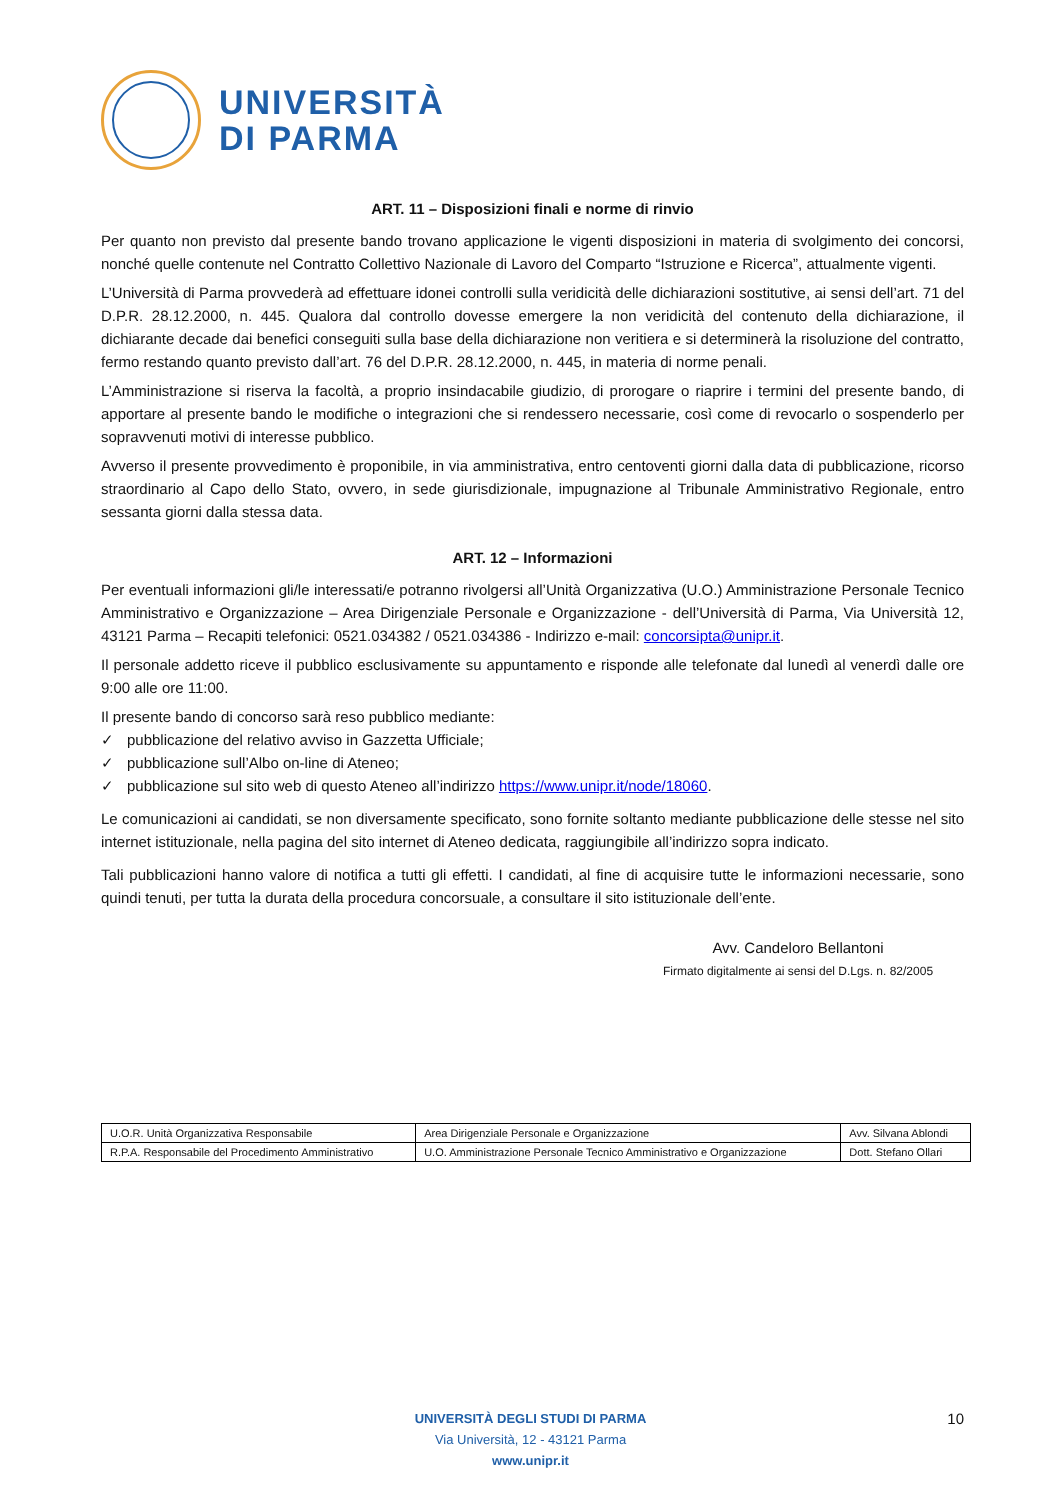UNIVERSITÀ
DI PARMA
ART. 11 – Disposizioni finali e norme di rinvio
Per quanto non previsto dal presente bando trovano applicazione le vigenti disposizioni in materia di svolgimento dei concorsi, nonché quelle contenute nel Contratto Collettivo Nazionale di Lavoro del Comparto “Istruzione e Ricerca”, attualmente vigenti.
L’Università di Parma provvederà ad effettuare idonei controlli sulla veridicità delle dichiarazioni sostitutive, ai sensi dell’art. 71 del D.P.R. 28.12.2000, n. 445. Qualora dal controllo dovesse emergere la non veridicità del contenuto della dichiarazione, il dichiarante decade dai benefici conseguiti sulla base della dichiarazione non veritiera e si determinerà la risoluzione del contratto, fermo restando quanto previsto dall’art. 76 del D.P.R. 28.12.2000, n. 445, in materia di norme penali.
L’Amministrazione si riserva la facoltà, a proprio insindacabile giudizio, di prorogare o riaprire i termini del presente bando, di apportare al presente bando le modifiche o integrazioni che si rendessero necessarie, così come di revocarlo o sospenderlo per sopravvenuti motivi di interesse pubblico.
Avverso il presente provvedimento è proponibile, in via amministrativa, entro centoventi giorni dalla data di pubblicazione, ricorso straordinario al Capo dello Stato, ovvero, in sede giurisdizionale, impugnazione al Tribunale Amministrativo Regionale, entro sessanta giorni dalla stessa data.
ART. 12 – Informazioni
Per eventuali informazioni gli/le interessati/e potranno rivolgersi all’Unità Organizzativa (U.O.) Amministrazione Personale Tecnico Amministrativo e Organizzazione – Area Dirigenziale Personale e Organizzazione - dell’Università di Parma, Via Università 12, 43121 Parma – Recapiti telefonici: 0521.034382 / 0521.034386 - Indirizzo e-mail: concorsipta@unipr.it.
Il personale addetto riceve il pubblico esclusivamente su appuntamento e risponde alle telefonate dal lunedì al venerdì dalle ore 9:00 alle ore 11:00.
Il presente bando di concorso sarà reso pubblico mediante:
✓ pubblicazione del relativo avviso in Gazzetta Ufficiale;
✓ pubblicazione sull’Albo on-line di Ateneo;
✓ pubblicazione sul sito web di questo Ateneo all’indirizzo https://www.unipr.it/node/18060.
Le comunicazioni ai candidati, se non diversamente specificato, sono fornite soltanto mediante pubblicazione delle stesse nel sito internet istituzionale, nella pagina del sito internet di Ateneo dedicata, raggiungibile all’indirizzo sopra indicato.
Tali pubblicazioni hanno valore di notifica a tutti gli effetti. I candidati, al fine di acquisire tutte le informazioni necessarie, sono quindi tenuti, per tutta la durata della procedura concorsuale, a consultare il sito istituzionale dell’ente.
Avv. Candeloro Bellantoni
Firmato digitalmente ai sensi del D.Lgs. n. 82/2005
| U.O.R. Unità Organizzativa Responsabile | Area Dirigenziale Personale e Organizzazione | Avv. Silvana Ablondi |
| R.P.A. Responsabile del Procedimento Amministrativo | U.O. Amministrazione Personale Tecnico Amministrativo e Organizzazione | Dott. Stefano Ollari |
UNIVERSITÀ DEGLI STUDI DI PARMA
Via Università, 12 - 43121 Parma
www.unipr.it
10